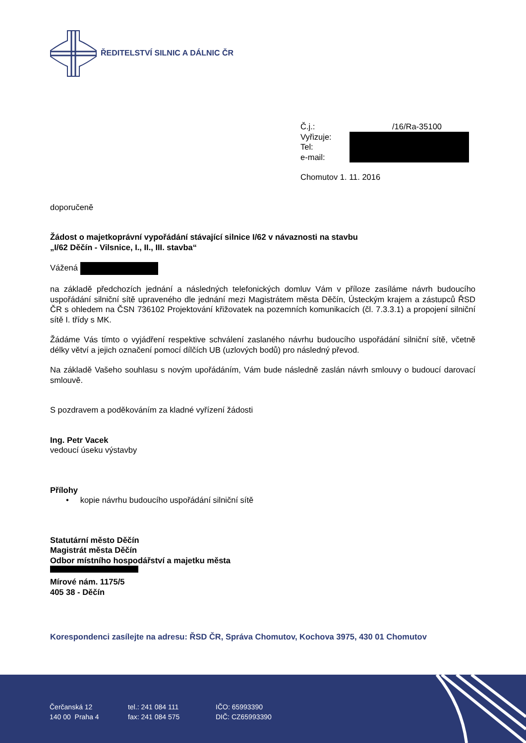ŘEDITELSTVÍ SILNIC A DÁLNIC ČR
Č.j.: /16/Ra-35100
Vyřizuje:
Tel:
e-mail:
Chomutov 1. 11. 2016
doporučeně
Žádost o majetkoprávní vypořádání stávající silnice I/62 v návaznosti na stavbu
„I/62 Děčín - Vilsnice, I., II., III. stavba“
Vážená
na základě předchozích jednání a následných telefonických domluv Vám v příloze zasíláme návrh budoucího uspořádání silniční sítě upraveného dle jednání mezi Magistrátem města Děčín, Ústeckým krajem a zástupců ŘSD ČR s ohledem na ČSN 736102 Projektování křižovatek na pozemních komunikacích (čl. 7.3.3.1) a propojení silniční sítě I. třídy s MK.
Žádáme Vás tímto o vyjádření respektive schválení zaslaného návrhu budoucího uspořádání silniční sítě, včetně délky větví a jejich označení pomocí dílčích UB (uzlových bodů) pro následný převod.
Na základě Vašeho souhlasu s novým upořádáním, Vám bude následně zaslán návrh smlouvy o budoucí darovací smlouvě.
S pozdravem a poděkováním za kladné vyřízení žádosti
Ing. Petr Vacek
vedoucí úseku výstavby
Přílohy
• kopie návrhu budoucího uspořádání silniční sítě
Statutární město Děčín
Magistrát města Děčín
Odbor místního hospodářství a majetku města
Mírové nám. 1175/5
405 38 - Děčín
Korespondenci zasílejte na adresu: ŘSD ČR, Správa Chomutov, Kochova 3975, 430 01 Chomutov
Čerčanská 12
140 00 Praha 4
tel.: 241 084 111
fax: 241 084 575
IČO: 65993390
DIČ: CZ65993390